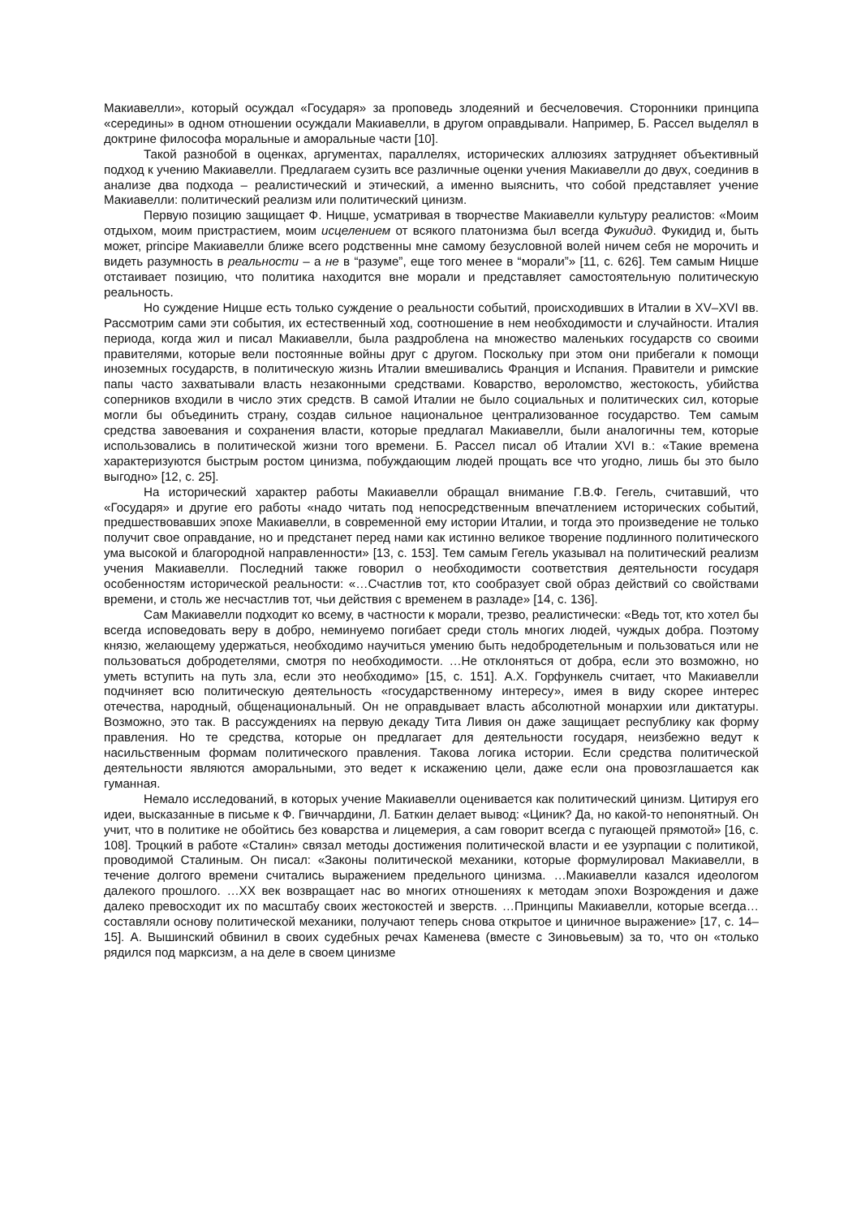Макиавелли», который осуждал «Государя» за проповедь злодеяний и бесчеловечия. Сторонники принципа «середины» в одном отношении осуждали Макиавелли, в другом оправдывали. Например, Б. Рассел выделял в доктрине философа моральные и аморальные части [10].
Такой разнобой в оценках, аргументах, параллелях, исторических аллюзиях затрудняет объективный подход к учению Макиавелли. Предлагаем сузить все различные оценки учения Макиавелли до двух, соединив в анализе два подхода – реалистический и этический, а именно выяснить, что собой представляет учение Макиавелли: политический реализм или политический цинизм.
Первую позицию защищает Ф. Ницше, усматривая в творчестве Макиавелли культуру реалистов: «Моим отдыхом, моим пристрастием, моим исцелением от всякого платонизма был всегда Фукидид. Фукидид и, быть может, principe Макиавелли ближе всего родственны мне самому безусловной волей ничем себя не морочить и видеть разумность в реальности – а не в “разуме”, еще того менее в “морали”» [11, с. 626]. Тем самым Ницше отстаивает позицию, что политика находится вне морали и представляет самостоятельную политическую реальность.
Но суждение Ницше есть только суждение о реальности событий, происходивших в Италии в XV–XVI вв. Рассмотрим сами эти события, их естественный ход, соотношение в нем необходимости и случайности. Италия периода, когда жил и писал Макиавелли, была раздроблена на множество маленьких государств со своими правителями, которые вели постоянные войны друг с другом. Поскольку при этом они прибегали к помощи иноземных государств, в политическую жизнь Италии вмешивались Франция и Испания. Правители и римские папы часто захватывали власть незаконными средствами. Коварство, вероломство, жестокость, убийства соперников входили в число этих средств. В самой Италии не было социальных и политических сил, которые могли бы объединить страну, создав сильное национальное централизованное государство. Тем самым средства завоевания и сохранения власти, которые предлагал Макиавелли, были аналогичны тем, которые использовались в политической жизни того времени. Б. Рассел писал об Италии XVI в.: «Такие времена характеризуются быстрым ростом цинизма, побуждающим людей прощать все что угодно, лишь бы это было выгодно» [12, с. 25].
На исторический характер работы Макиавелли обращал внимание Г.В.Ф. Гегель, считавший, что «Государя» и другие его работы «надо читать под непосредственным впечатлением исторических событий, предшествовавших эпохе Макиавелли, в современной ему истории Италии, и тогда это произведение не только получит свое оправдание, но и предстанет перед нами как истинно великое творение подлинного политического ума высокой и благородной направленности» [13, с. 153]. Тем самым Гегель указывал на политический реализм учения Макиавелли. Последний также говорил о необходимости соответствия деятельности государя особенностям исторической реальности: «…Счастлив тот, кто сообразует свой образ действий со свойствами времени, и столь же несчастлив тот, чьи действия с временем в разладе» [14, с. 136].
Сам Макиавелли подходит ко всему, в частности к морали, трезво, реалистически: «Ведь тот, кто хотел бы всегда исповедовать веру в добро, неминуемо погибает среди столь многих людей, чуждых добра. Поэтому князю, желающему удержаться, необходимо научиться умению быть недобродетельным и пользоваться или не пользоваться добродетелями, смотря по необходимости. …Не отклоняться от добра, если это возможно, но уметь вступить на путь зла, если это необходимо» [15, с. 151]. А.Х. Горфункель считает, что Макиавелли подчиняет всю политическую деятельность «государственному интересу», имея в виду скорее интерес отечества, народный, общенациональный. Он не оправдывает власть абсолютной монархии или диктатуры. Возможно, это так. В рассуждениях на первую декаду Тита Ливия он даже защищает республику как форму правления. Но те средства, которые он предлагает для деятельности государя, неизбежно ведут к насильственным формам политического правления. Такова логика истории. Если средства политической деятельности являются аморальными, это ведет к искажению цели, даже если она провозглашается как гуманная.
Немало исследований, в которых учение Макиавелли оценивается как политический цинизм. Цитируя его идеи, высказанные в письме к Ф. Гвиччардини, Л. Баткин делает вывод: «Циник? Да, но какой-то непонятный. Он учит, что в политике не обойтись без коварства и лицемерия, а сам говорит всегда с пугающей прямотой» [16, с. 108]. Троцкий в работе «Сталин» связал методы достижения политической власти и ее узурпации с политикой, проводимой Сталиным. Он писал: «Законы политической механики, которые формулировал Макиавелли, в течение долгого времени считались выражением предельного цинизма. …Макиавелли казался идеологом далекого прошлого. …XX век возвращает нас во многих отношениях к методам эпохи Возрождения и даже далеко превосходит их по масштабу своих жестокостей и зверств. …Принципы Макиавелли, которые всегда… составляли основу политической механики, получают теперь снова открытое и циничное выражение» [17, с. 14–15]. А. Вышинский обвинил в своих судебных речах Каменева (вместе с Зиновьевым) за то, что он «только рядился под марксизм, а на деле в своем цинизме